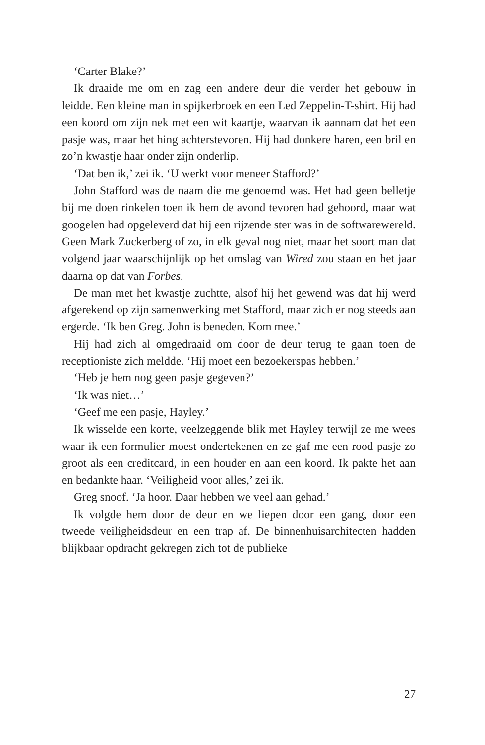‘Carter Blake?’
Ik draaide me om en zag een andere deur die verder het gebouw in leidde. Een kleine man in spijkerbroek en een Led Zeppelin-T-shirt. Hij had een koord om zijn nek met een wit kaartje, waarvan ik aannam dat het een pasje was, maar het hing achterstevoren. Hij had donkere haren, een bril en zo’n kwastje haar onder zijn onderlip.
‘Dat ben ik,’ zei ik. ‘U werkt voor meneer Stafford?’
John Stafford was de naam die me genoemd was. Het had geen belletje bij me doen rinkelen toen ik hem de avond tevoren had gehoord, maar wat googelen had opgeleverd dat hij een rijzende ster was in de softwarewereld. Geen Mark Zuckerberg of zo, in elk geval nog niet, maar het soort man dat volgend jaar waarschijnlijk op het omslag van Wired zou staan en het jaar daarna op dat van Forbes.
De man met het kwastje zuchtte, alsof hij het gewend was dat hij werd afgerekend op zijn samenwerking met Stafford, maar zich er nog steeds aan ergerde. ‘Ik ben Greg. John is beneden. Kom mee.’
Hij had zich al omgedraaid om door de deur terug te gaan toen de receptioniste zich meldde. ‘Hij moet een bezoekerspas hebben.’
‘Heb je hem nog geen pasje gegeven?’
‘Ik was niet…’
‘Geef me een pasje, Hayley.’
Ik wisselde een korte, veelzeggende blik met Hayley terwijl ze me wees waar ik een formulier moest ondertekenen en ze gaf me een rood pasje zo groot als een creditcard, in een houder en aan een koord. Ik pakte het aan en bedankte haar. ‘Veiligheid voor alles,’ zei ik.
Greg snoof. ‘Ja hoor. Daar hebben we veel aan gehad.’
Ik volgde hem door de deur en we liepen door een gang, door een tweede veiligheidsdeur en een trap af. De binnenhuisarchitecten hadden blijkbaar opdracht gekregen zich tot de publieke
27